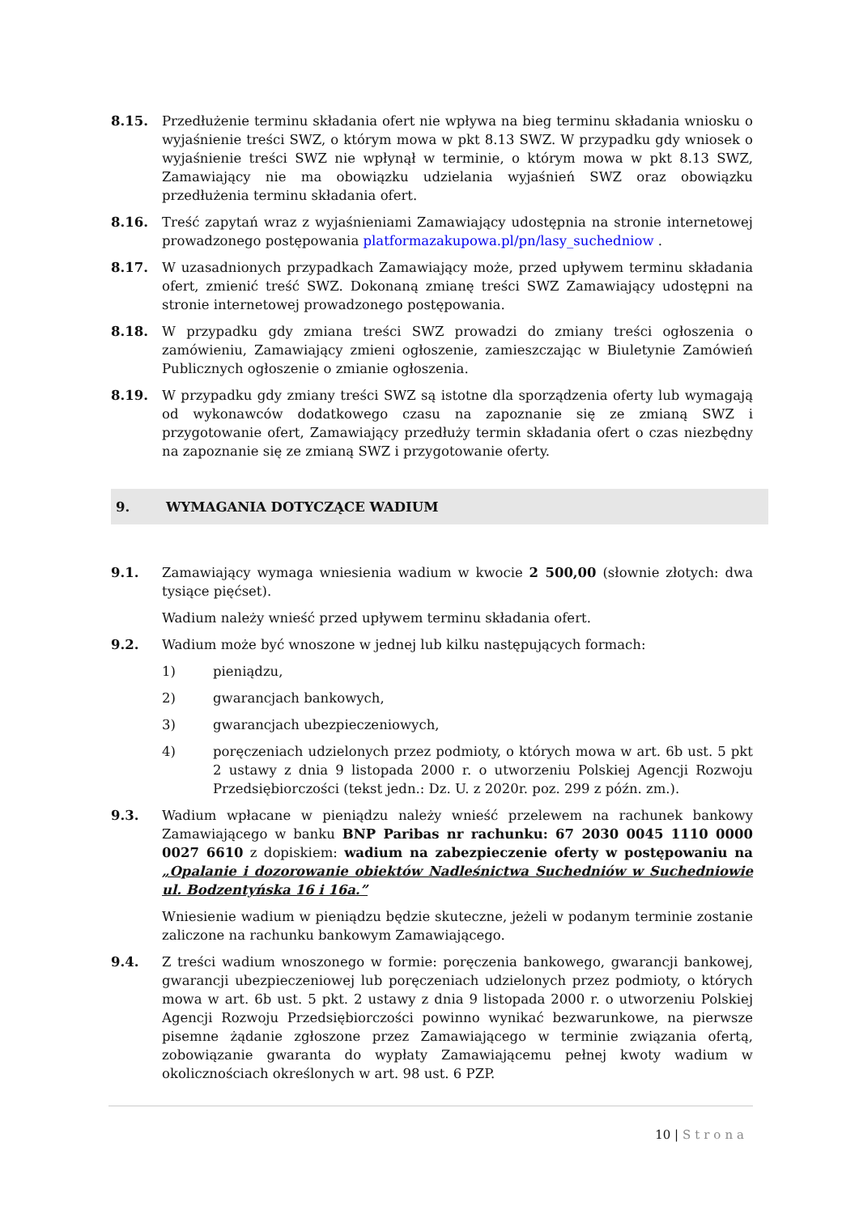8.15. Przedłużenie terminu składania ofert nie wpływa na bieg terminu składania wniosku o wyjaśnienie treści SWZ, o którym mowa w pkt 8.13 SWZ. W przypadku gdy wniosek o wyjaśnienie treści SWZ nie wpłynął w terminie, o którym mowa w pkt 8.13 SWZ, Zamawiający nie ma obowiązku udzielania wyjaśnień SWZ oraz obowiązku przedłużenia terminu składania ofert.
8.16. Treść zapytań wraz z wyjaśnieniami Zamawiający udostępnia na stronie internetowej prowadzonego postępowania platformazakupowa.pl/pn/lasy_suchedniow .
8.17. W uzasadnionych przypadkach Zamawiający może, przed upływem terminu składania ofert, zmienić treść SWZ. Dokonaną zmianę treści SWZ Zamawiający udostępni na stronie internetowej prowadzonego postępowania.
8.18. W przypadku gdy zmiana treści SWZ prowadzi do zmiany treści ogłoszenia o zamówieniu, Zamawiający zmieni ogłoszenie, zamieszczając w Biuletynie Zamówień Publicznych ogłoszenie o zmianie ogłoszenia.
8.19. W przypadku gdy zmiany treści SWZ są istotne dla sporządzenia oferty lub wymagają od wykonawców dodatkowego czasu na zapoznanie się ze zmianą SWZ i przygotowanie ofert, Zamawiający przedłuży termin składania ofert o czas niezbędny na zapoznanie się ze zmianą SWZ i przygotowanie oferty.
9. WYMAGANIA DOTYCZĄCE WADIUM
9.1. Zamawiający wymaga wniesienia wadium w kwocie 2 500,00 (słownie złotych: dwa tysiące pięćset).
Wadium należy wnieść przed upływem terminu składania ofert.
9.2. Wadium może być wnoszone w jednej lub kilku następujących formach:
1) pieniądzu,
2) gwarancjach bankowych,
3) gwarancjach ubezpieczeniowych,
4) poręczeniach udzielonych przez podmioty, o których mowa w art. 6b ust. 5 pkt 2 ustawy z dnia 9 listopada 2000 r. o utworzeniu Polskiej Agencji Rozwoju Przedsiębiorczości (tekst jedn.: Dz. U. z 2020r. poz. 299 z późn. zm.).
9.3. Wadium wpłacane w pieniądzu należy wnieść przelewem na rachunek bankowy Zamawiającego w banku BNP Paribas nr rachunku: 67 2030 0045 1110 0000 0027 6610 z dopiskiem: wadium na zabezpieczenie oferty w postępowaniu na „Opalanie i dozorowanie obiektów Nadleśnictwa Suchedniów w Suchedniowie ul. Bodzentyńska 16 i 16a.”
Wniesienie wadium w pieniądzu będzie skuteczne, jeżeli w podanym terminie zostanie zaliczone na rachunku bankowym Zamawiającego.
9.4. Z treści wadium wnoszonego w formie: poręczenia bankowego, gwarancji bankowej, gwarancji ubezpieczeniowej lub poręczeniach udzielonych przez podmioty, o których mowa w art. 6b ust. 5 pkt. 2 ustawy z dnia 9 listopada 2000 r. o utworzeniu Polskiej Agencji Rozwoju Przedsiębiorczości powinno wynikać bezwarunkowe, na pierwsze pisemne żądanie zgłoszone przez Zamawiającego w terminie związania ofertą, zobowiązanie gwaranta do wypłaty Zamawiającemu pełnej kwoty wadium w okolicznościach określonych w art. 98 ust. 6 PZP.
10 | Strona